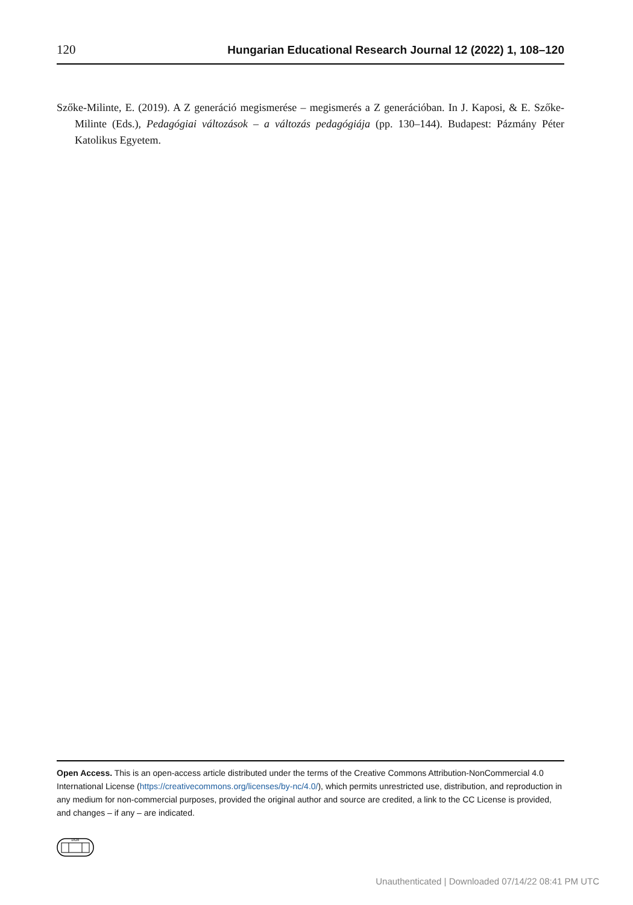120 Hungarian Educational Research Journal 12 (2022) 1, 108–120
Szőke-Milinte, E. (2019). A Z generáció megismerése – megismerés a Z generációban. In J. Kaposi, & E. Szőke-Milinte (Eds.), Pedagógiai változások – a változás pedagógiája (pp. 130–144). Budapest: Pázmány Péter Katolikus Egyetem.
Open Access. This is an open-access article distributed under the terms of the Creative Commons Attribution-NonCommercial 4.0 International License (https://creativecommons.org/licenses/by-nc/4.0/), which permits unrestricted use, distribution, and reproduction in any medium for non-commercial purposes, provided the original author and source are credited, a link to the CC License is provided, and changes – if any – are indicated.
1828
Unauthenticated | Downloaded 07/14/22 08:41 PM UTC